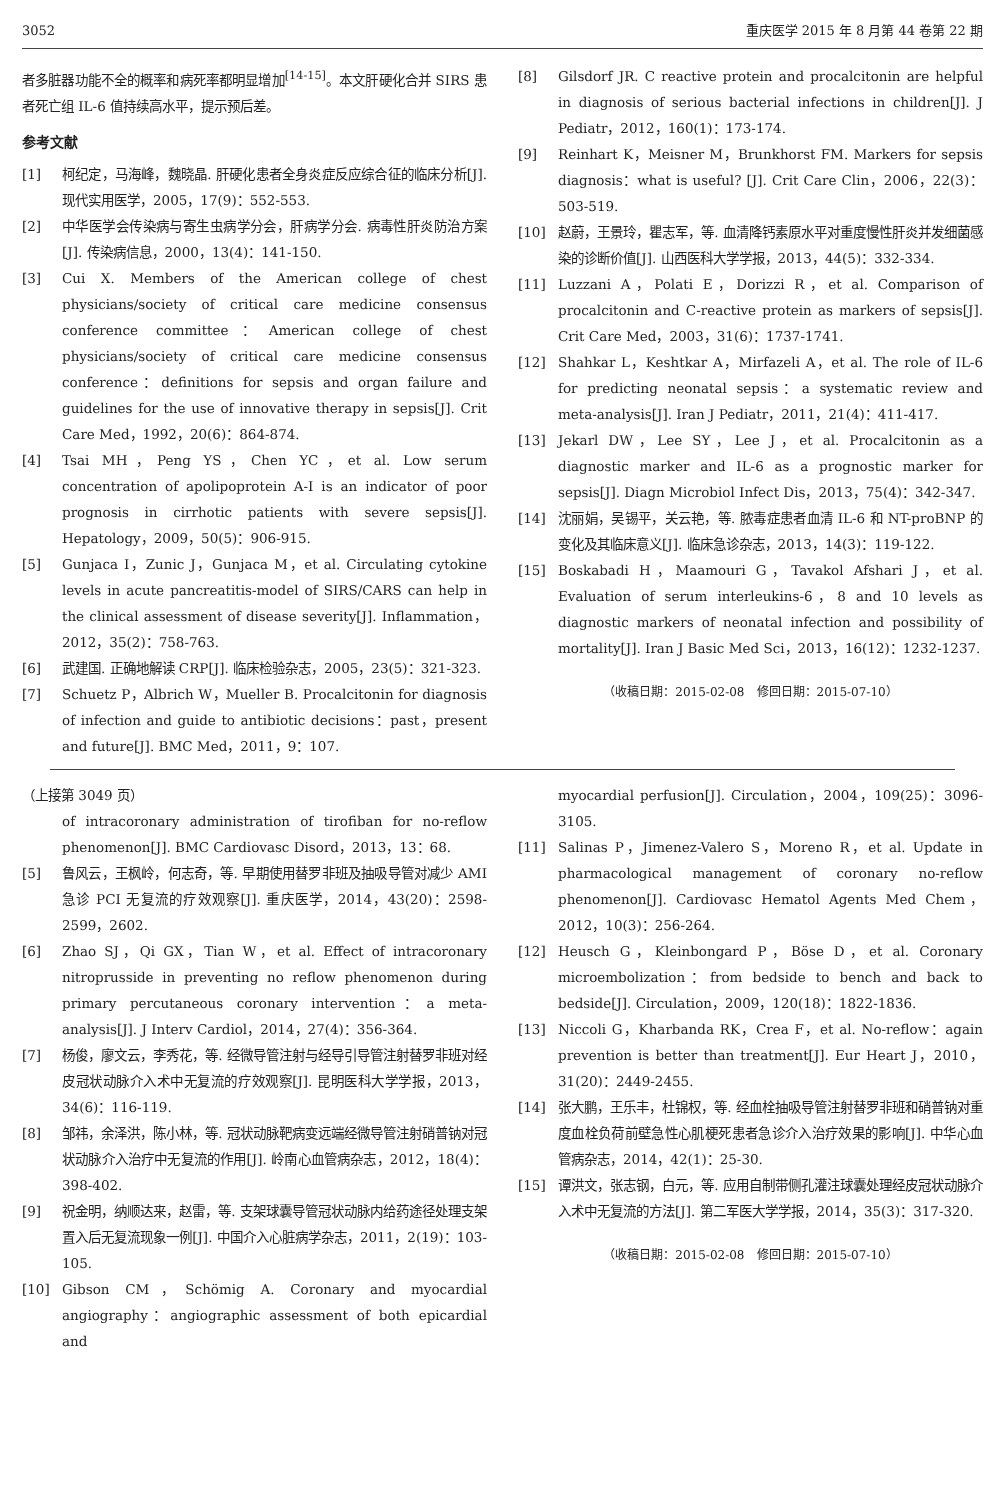3052 重庆医学 2015 年 8 月第 44 卷第 22 期
者多脏器功能不全的概率和病死率都明显增加<sup>[14-15]</sup>。本文肝硬化合并 SIRS 患者死亡组 IL-6 值持续高水平，提示预后差。
参考文献
[1] 柯纪定，马海峰，魏晓晶. 肝硬化患者全身炎症反应综合征的临床分析[J]. 现代实用医学，2005，17(9)：552-553.
[2] 中华医学会传染病与寄生虫病学分会，肝病学分会. 病毒性肝炎防治方案[J]. 传染病信息，2000，13(4)：141-150.
[3] Cui X. Members of the American college of chest physicians/society of critical care medicine consensus conference committee：American college of chest physicians/society of critical care medicine consensus conference：definitions for sepsis and organ failure and guidelines for the use of innovative therapy in sepsis[J]. Crit Care Med，1992，20(6)：864-874.
[4] Tsai MH，Peng YS，Chen YC，et al. Low serum concentration of apolipoprotein A-I is an indicator of poor prognosis in cirrhotic patients with severe sepsis[J]. Hepatology，2009，50(5)：906-915.
[5] Gunjaca I，Zunic J，Gunjaca M，et al. Circulating cytokine levels in acute pancreatitis-model of SIRS/CARS can help in the clinical assessment of disease severity[J]. Inflammation，2012，35(2)：758-763.
[6] 武建国. 正确地解读 CRP[J]. 临床检验杂志，2005，23(5)：321-323.
[7] Schuetz P，Albrich W，Mueller B. Procalcitonin for diagnosis of infection and guide to antibiotic decisions：past，present and future[J]. BMC Med，2011，9：107.
[8] Gilsdorf JR. C reactive protein and procalcitonin are helpful in diagnosis of serious bacterial infections in children[J]. J Pediatr，2012，160(1)：173-174.
[9] Reinhart K，Meisner M，Brunkhorst FM. Markers for sepsis diagnosis：what is useful? [J]. Crit Care Clin，2006，22(3)：503-519.
[10] 赵蔚，王景玲，瞿志军，等. 血清降钙素原水平对重度慢性肝炎并发细菌感染的诊断价值[J]. 山西医科大学学报，2013，44(5)：332-334.
[11] Luzzani A，Polati E，Dorizzi R，et al. Comparison of procalcitonin and C-reactive protein as markers of sepsis[J]. Crit Care Med，2003，31(6)：1737-1741.
[12] Shahkar L，Keshtkar A，Mirfazeli A，et al. The role of IL-6 for predicting neonatal sepsis：a systematic review and meta-analysis[J]. Iran J Pediatr，2011，21(4)：411-417.
[13] Jekarl DW，Lee SY，Lee J，et al. Procalcitonin as a diagnostic marker and IL-6 as a prognostic marker for sepsis[J]. Diagn Microbiol Infect Dis，2013，75(4)：342-347.
[14] 沈丽娟，吴锡平，关云艳，等. 脓毒症患者血清 IL-6 和 NT-proBNP 的变化及其临床意义[J]. 临床急诊杂志，2013，14(3)：119-122.
[15] Boskabadi H，Maamouri G，Tavakol Afshari J，et al. Evaluation of serum interleukins-6，8 and 10 levels as diagnostic markers of neonatal infection and possibility of mortality[J]. Iran J Basic Med Sci，2013，16(12)：1232-1237.
（收稿日期：2015-02-08　修回日期：2015-07-10）
（上接第 3049 页）
of intracoronary administration of tirofiban for no-reflow phenomenon[J]. BMC Cardiovasc Disord，2013，13：68.
[5] 鲁风云，王枫岭，何志奇，等. 早期使用替罗非班及抽吸导管对减少 AMI 急诊 PCI 无复流的疗效观察[J]. 重庆医学，2014，43(20)：2598-2599，2602.
[6] Zhao SJ，Qi GX，Tian W，et al. Effect of intracoronary nitroprusside in preventing no reflow phenomenon during primary percutaneous coronary intervention：a meta-analysis[J]. J Interv Cardiol，2014，27(4)：356-364.
[7] 杨俊，廖文云，李秀花，等. 经微导管注射与经导引导管注射替罗非班对经皮冠状动脉介入术中无复流的疗效观察[J]. 昆明医科大学学报，2013，34(6)：116-119.
[8] 邹祎，余泽洪，陈小林，等. 冠状动脉靶病变远端经微导管注射硝普钠对冠状动脉介入治疗中无复流的作用[J]. 岭南心血管病杂志，2012，18(4)：398-402.
[9] 祝金明，纳顺达来，赵雷，等. 支架球囊导管冠状动脉内给药途径处理支架置入后无复流现象一例[J]. 中国介入心脏病学杂志，2011，2(19)：103-105.
[10] Gibson CM，Schömig A. Coronary and myocardial angiography：angiographic assessment of both epicardial and
myocardial perfusion[J]. Circulation，2004，109(25)：3096-3105.
[11] Salinas P，Jimenez-Valero S，Moreno R，et al. Update in pharmacological management of coronary no-reflow phenomenon[J]. Cardiovasc Hematol Agents Med Chem，2012，10(3)：256-264.
[12] Heusch G，Kleinbongard P，Böse D，et al. Coronary microembolization：from bedside to bench and back to bedside[J]. Circulation，2009，120(18)：1822-1836.
[13] Niccoli G，Kharbanda RK，Crea F，et al. No-reflow：again prevention is better than treatment[J]. Eur Heart J，2010，31(20)：2449-2455.
[14] 张大鹏，王乐丰，杜锦权，等. 经血栓抽吸导管注射替罗非班和硝普钠对重度血栓负荷前壁急性心肌梗死患者急诊介入治疗效果的影响[J]. 中华心血管病杂志，2014，42(1)：25-30.
[15] 谭洪文，张志钢，白元，等. 应用自制带侧孔灌注球囊处理经皮冠状动脉介入术中无复流的方法[J]. 第二军医大学学报，2014，35(3)：317-320.
（收稿日期：2015-02-08　修回日期：2015-07-10）